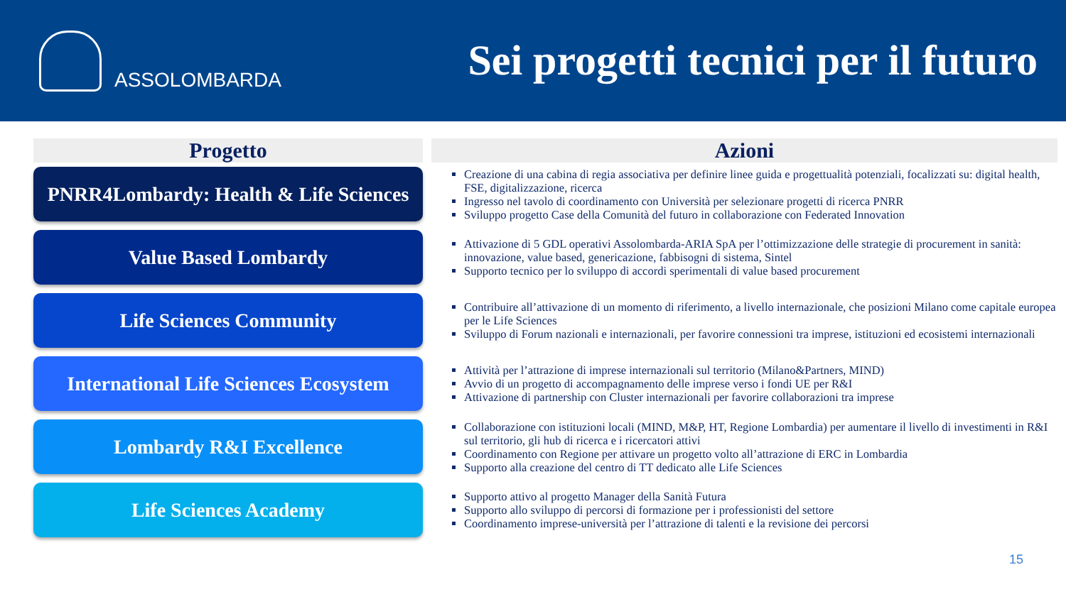ASSOLOMBARDA
Sei progetti tecnici per il futuro
| Progetto | Azioni |
| --- | --- |
| PNRR4Lombardy: Health & Life Sciences | Creazione di una cabina di regia associativa per definire linee guida e progettualità potenziali, focalizzati su: digital health, FSE, digitalizzazione, ricerca Ingresso nel tavolo di coordinamento con Università per selezionare progetti di ricerca PNRR Sviluppo progetto Case della Comunità del futuro in collaborazione con Federated Innovation |
| Value Based Lombardy | Attivazione di 5 GDL operativi Assolombarda-ARIA SpA per l’ottimizzazione delle strategie di procurement in sanità: innovazione, value based, genericazione, fabbisogni di sistema, Sintel Supporto tecnico per lo sviluppo di accordi sperimentali di value based procurement |
| Life Sciences Community | Contribuire all’attivazione di un momento di riferimento, a livello internazionale, che posizioni Milano come capitale europea per le Life Sciences Sviluppo di Forum nazionali e internazionali, per favorire connessioni tra imprese, istituzioni ed ecosistemi internazionali |
| International Life Sciences Ecosystem | Attività per l’attrazione di imprese internazionali sul territorio (Milano&Partners, MIND) Avvio di un progetto di accompagnamento delle imprese verso i fondi UE per R&I Attivazione di partnership con Cluster internazionali per favorire collaborazioni tra imprese |
| Lombardy R&I Excellence | Collaborazione con istituzioni locali (MIND, M&P, HT, Regione Lombardia) per aumentare il livello di investimenti in R&I sul territorio, gli hub di ricerca e i ricercatori attivi Coordinamento con Regione per attivare un progetto volto all’attrazione di ERC in Lombardia Supporto alla creazione del centro di TT dedicato alle Life Sciences |
| Life Sciences Academy | Supporto attivo al progetto Manager della Sanità Futura Supporto allo sviluppo di percorsi di formazione per i professionisti del settore Coordinamento imprese-università per l’attrazione di talenti e la revisione dei percorsi |
15